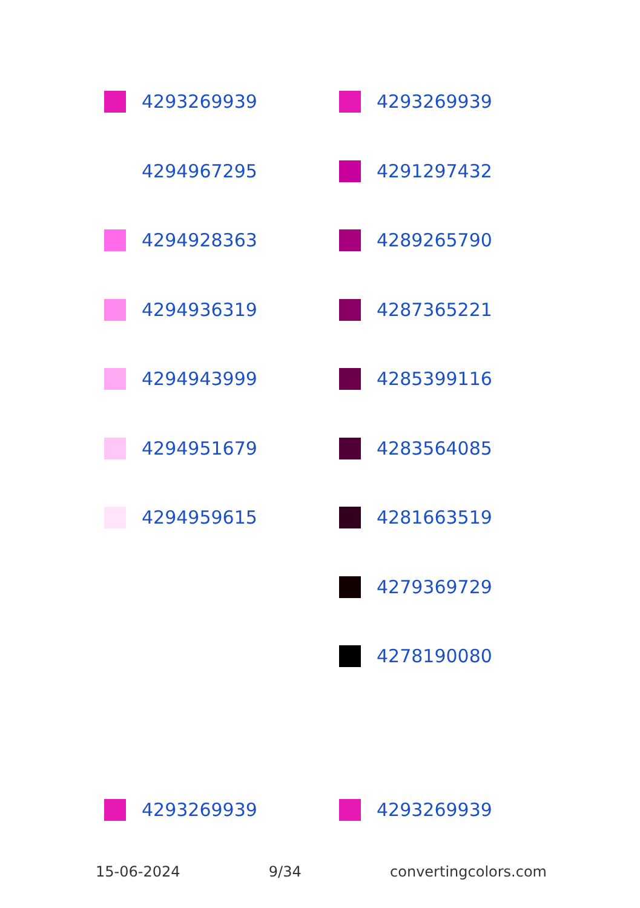4293269939
4294967295
4294928363
4294936319
4294943999
4294951679
4294959615
4293269939
4291297432
4289265790
4287365221
4285399116
4283564085
4281663519
4279369729
4278190080
4293269939 4293269939
15-06-2024 9/34 convertingcolors.com